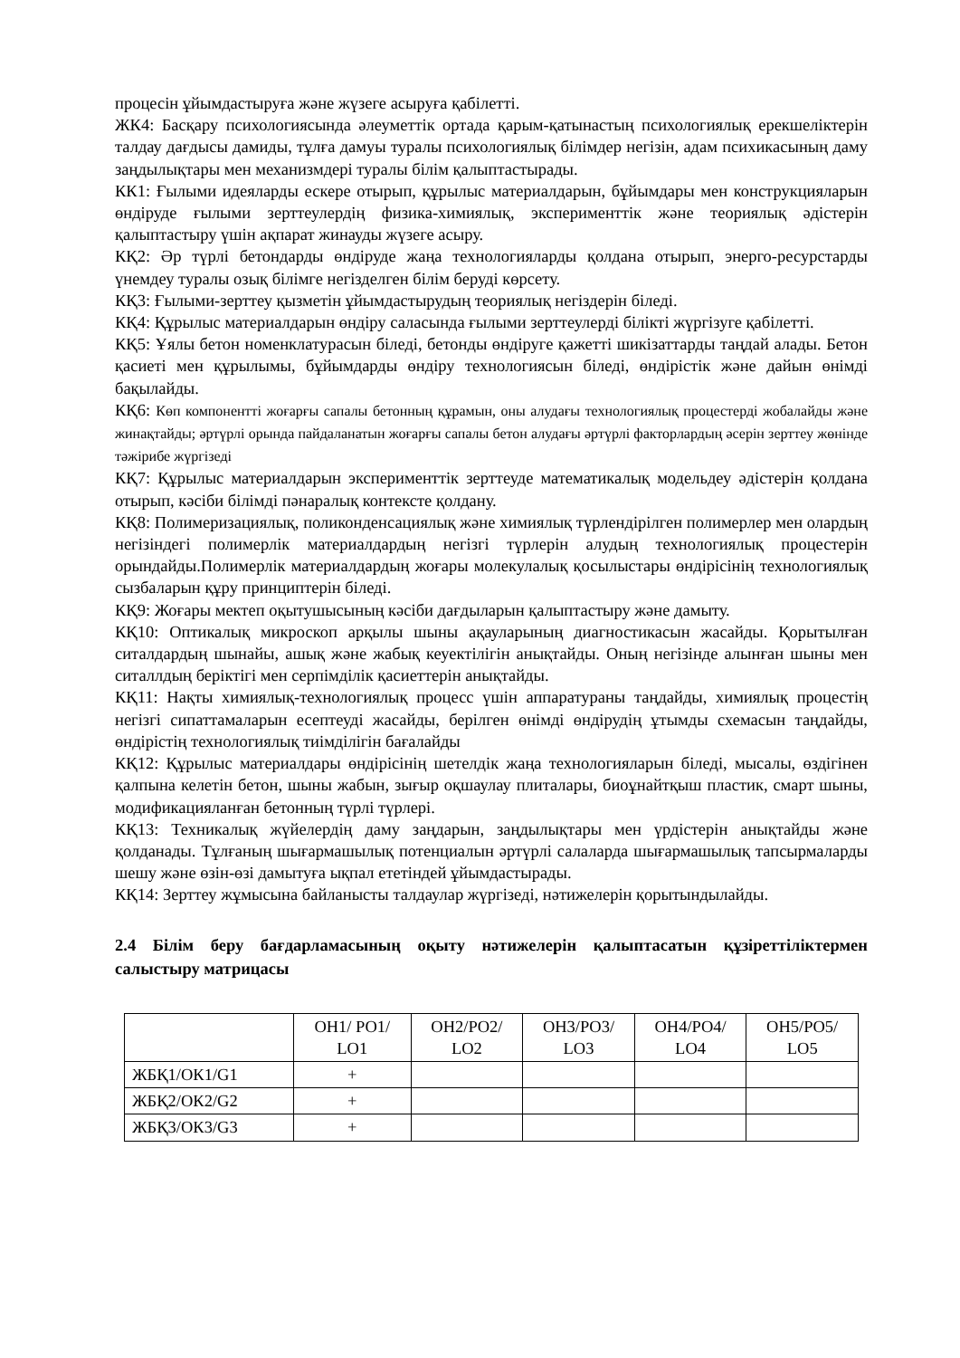процесін ұйымдастыруға және жүзеге асыруға қабілетті.
ЖК4: Басқару психологиясында әлеуметтік ортада қарым-қатынастың психологиялық ерекшеліктерін талдау дағдысы дамиды, тұлға дамуы туралы психологиялық білімдер негізін, адам психикасының даму заңдылықтары мен механизмдері туралы білім қалыптастырады.
КК1: Ғылыми идеяларды ескере отырып, құрылыс материалдарын, бұйымдары мен конструкцияларын өндіруде ғылыми зерттеулердің физика-химиялық, эксперименттік және теориялық әдістерін қалыптастыру үшін ақпарат жинауды жүзеге асыру.
КҚ2: Әр түрлі бетондарды өндіруде жаңа технологияларды қолдана отырып, энерго-ресурстарды үнемдеу туралы озық білімге негізделген білім беруді көрсету.
КҚ3: Ғылыми-зерттеу қызметін ұйымдастырудың теориялық негіздерін біледі.
КҚ4: Құрылыс материалдарын өндіру саласында ғылыми зерттеулерді білікті жүргізуге қабілетті.
КҚ5: Ұялы бетон номенклатурасын біледі, бетонды өндіруге қажетті шикізаттарды таңдай алады. Бетон қасиеті мен құрылымы, бұйымдарды өндіру технологиясын біледі, өндірістік және дайын өнімді бақылайды.
КҚ6: Көп компонентті жоғарғы сапалы бетонның құрамын, оны алудағы технологиялық процестерді жобалайды және жинақтайды; әртүрлі орында пайдаланатын жоғарғы сапалы бетон алудағы әртүрлі факторлардың әсерін зерттеу жөнінде тәжірибе жүргізеді
КҚ7: Құрылыс материалдарын эксперименттік зерттеуде математикалық модельдеу әдістерін қолдана отырып, кәсіби білімді пәнаралық контексте қолдану.
КҚ8: Полимеризациялық, поликонденсациялық және химиялық түрлендірілген полимерлер мен олардың негізіндегі полимерлік материалдардың негізгі түрлерін алудың технологиялық процестерін орындайды.Полимерлік материалдардың жоғары молекулалық қосылыстары өндірісінің технологиялық сызбаларын құру принциптерін біледі.
КҚ9: Жоғары мектеп оқытушысының кәсіби дағдыларын қалыптастыру және дамыту.
КҚ10: Оптикалық микроскоп арқылы шыны ақауларының диагностикасын жасайды. Қорытылған ситалдардың шынайы, ашық және жабық кеуектілігін анықтайды. Оның негізінде алынған шыны мен ситаллдың беріктігі мен серпімділік қасиеттерін анықтайды.
КҚ11: Нақты химиялық-технологиялық процесс үшін аппаратураны таңдайды, химиялық процестің негізгі сипаттамаларын есептеуді жасайды, берілген өнімді өндірудің ұтымды схемасын таңдайды, өндірістің технологиялық тиімділігін бағалайды
КҚ12: Құрылыс материалдары өндірісінің шетелдік жаңа технологияларын біледі, мысалы, өздігінен қалпына келетін бетон, шыны жабын, зығыр оқшаулау плиталары, биоұнайтқыш пластик, смарт шыны, модификацияланған бетонның түрлі түрлері.
КҚ13: Техникалық жүйелердің даму заңдарын, заңдылықтары мен үрдістерін анықтайды және қолданады. Тұлғаның шығармашылық потенциалын әртүрлі салаларда шығармашылық тапсырмаларды шешу және өзін-өзі дамытуға ықпал ететіндей ұйымдастырады.
КҚ14: Зерттеу жұмысына байланысты талдаулар жүргізеді, нәтижелерін қорытындылайды.
2.4 Білім беру бағдарламасының оқыту нәтижелерін қалыптасатын құзіреттіліктермен салыстыру матрицасы
| | ОН1/ PO1/ LO1 | ОН2/PO2/ LO2 | ОН3/PO3/ LO3 | ОН4/PO4/ LO4 | ОН5/PO5/ LO5 |
| --- | --- | --- | --- | --- | --- |
| ЖБҚ1/ОК1/G1 | + | | | | |
| ЖБҚ2/ОК2/G2 | + | | | | |
| ЖБҚ3/ОК3/G3 | + | | | | |